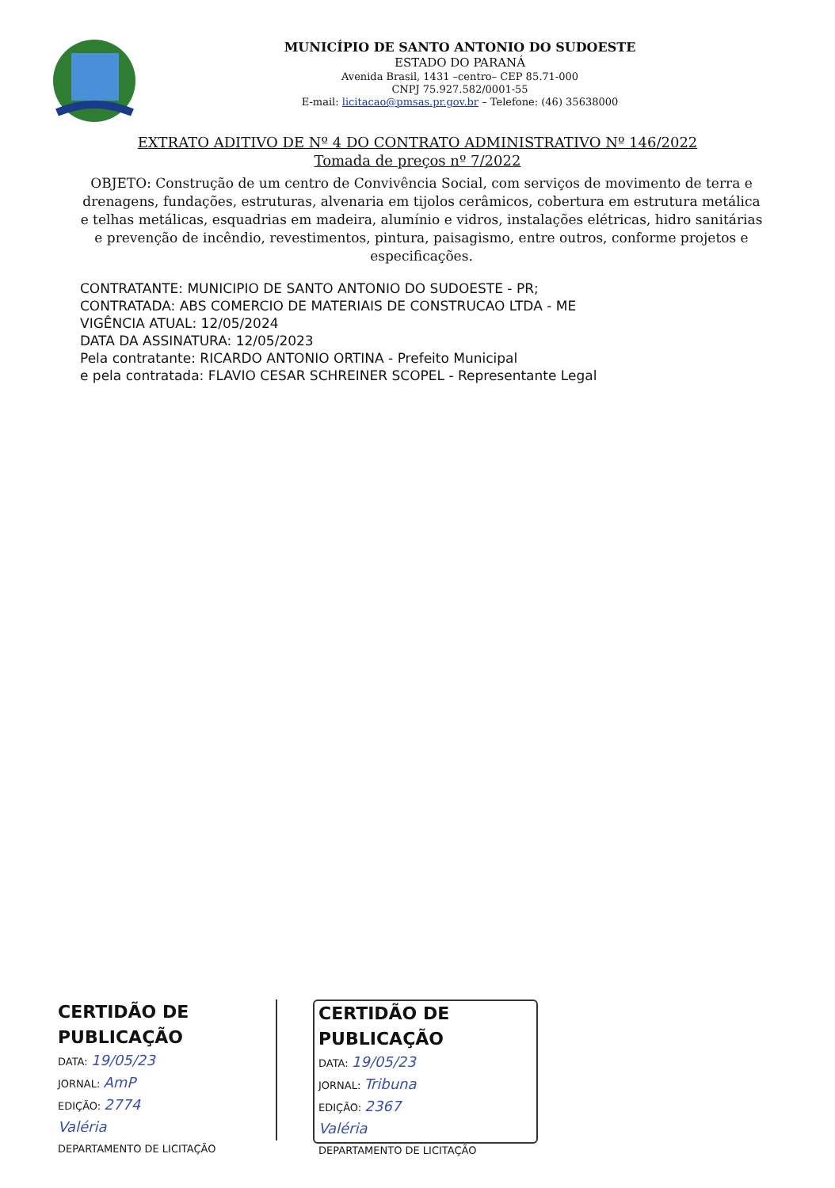MUNICÍPIO DE SANTO ANTONIO DO SUDOESTE
ESTADO DO PARANÁ
Avenida Brasil, 1431 –centro– CEP 85.71-000
CNPJ 75.927.582/0001-55
E-mail: licitacao@pmsas.pr.gov.br – Telefone: (46) 35638000
EXTRATO ADITIVO DE Nº 4 DO CONTRATO ADMINISTRATIVO Nº 146/2022
Tomada de preços nº 7/2022
OBJETO: Construção de um centro de Convivência Social, com serviços de movimento de terra e drenagens, fundações, estruturas, alvenaria em tijolos cerâmicos, cobertura em estrutura metálica e telhas metálicas, esquadrias em madeira, alumínio e vidros, instalações elétricas, hidro sanitárias e prevenção de incêndio, revestimentos, pintura, paisagismo, entre outros, conforme projetos e especificações.
CONTRATANTE: MUNICIPIO DE SANTO ANTONIO DO SUDOESTE - PR;
CONTRATADA: ABS COMERCIO DE MATERIAIS DE CONSTRUCAO LTDA - ME
VIGÊNCIA ATUAL: 12/05/2024
DATA DA ASSINATURA: 12/05/2023
Pela contratante: RICARDO ANTONIO ORTINA - Prefeito Municipal
e pela contratada: FLAVIO CESAR SCHREINER SCOPEL - Representante Legal
CERTIDÃO DE PUBLICAÇÃO
DATA: 19/05/23
JORNAL: AmP
EDIÇÃO: 2774
Valéria
DEPARTAMENTO DE LICITAÇÃO
CERTIDÃO DE PUBLICAÇÃO
DATA: 19/05/23
JORNAL: Tribuna
EDIÇÃO: 2367
Valéria
DEPARTAMENTO DE LICITAÇÃO